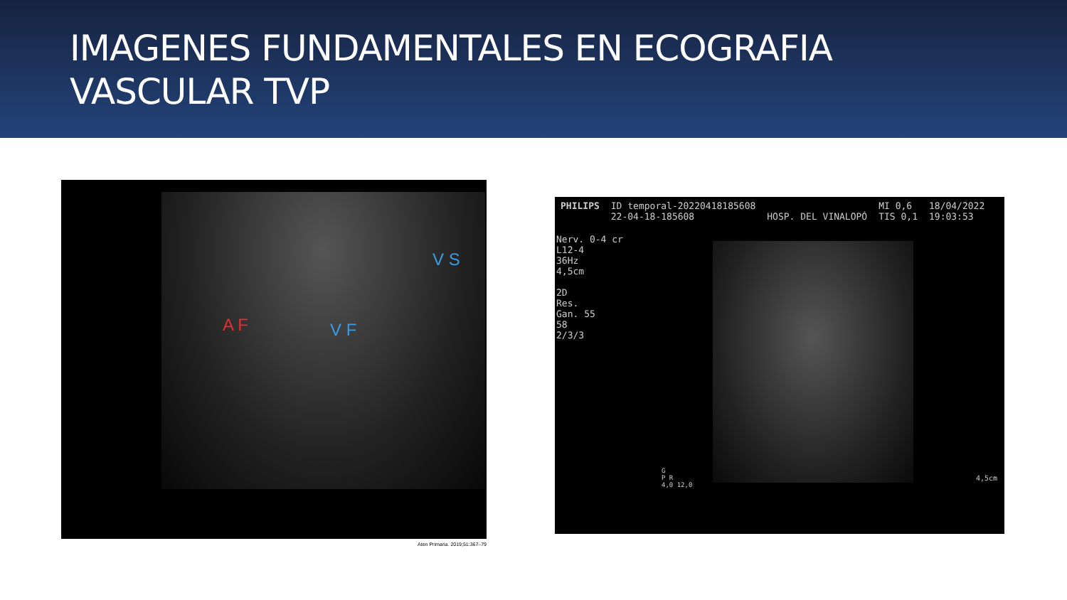IMAGENES FUNDAMENTALES EN ECOGRAFIA
VASCULAR TVP
A F V F
V S
Aten Primaria. 2019;51:367–79
PHILIPS ID temporal-20220418185608
22-04-18-185608
HOSP. DEL VINALOPÓ MI 0,6
TIS 0,1 18/04/2022
19:03:53
Nerv. 0-4 cr
L12-4
36Hz
4,5cm
2D
Res.
Gan. 55
58
2/3/3
G
P R
4,0 12,0
4,5cm